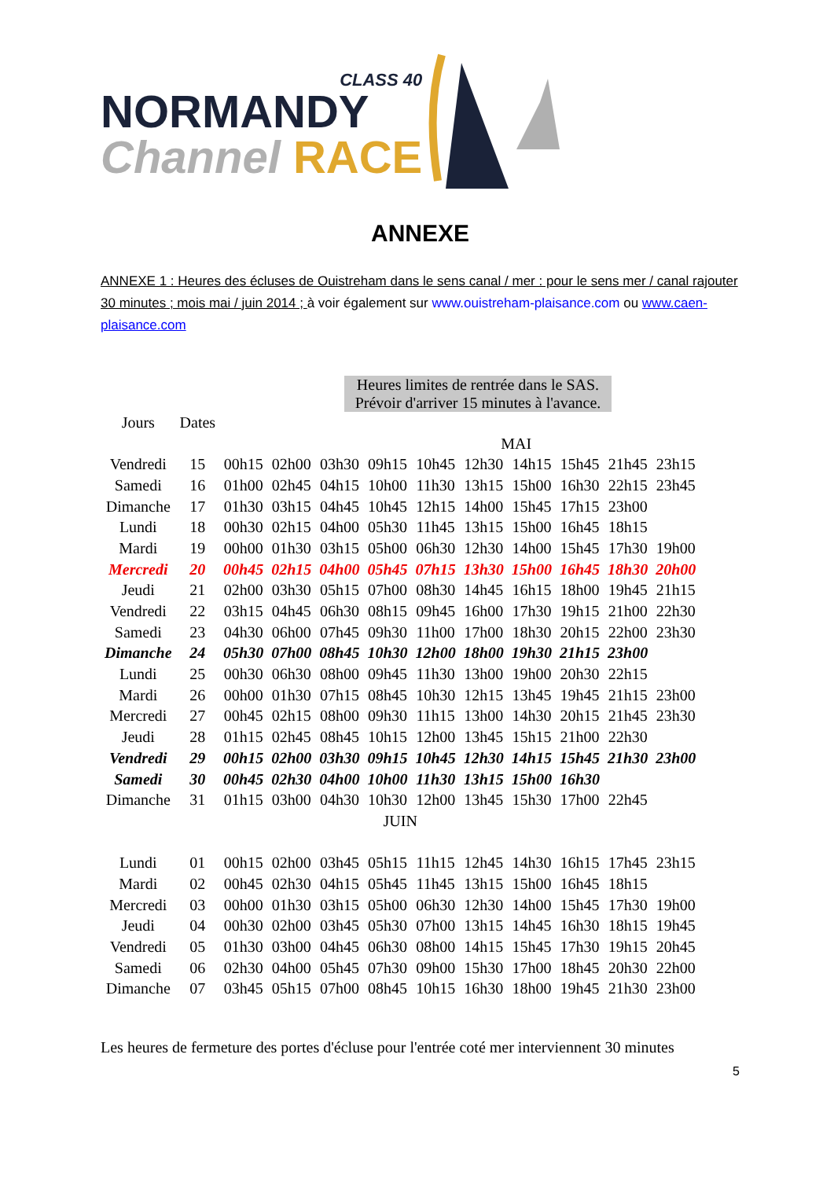CLASS 40
NORMANDY
Channel RACE
ANNEXE
ANNEXE 1 : Heures des écluses de Ouistreham dans le sens canal / mer : pour le sens mer / canal rajouter 30 minutes ; mois mai / juin 2014 ; à voir également sur www.ouistreham-plaisance.com ou www.caen-plaisance.com
Heures limites de rentrée dans le SAS.
Prévoir d'arriver 15 minutes à l'avance.
| Jours | Dates | | | | | | | | | | |
| --- | --- | --- | --- | --- | --- | --- | --- | --- | --- | --- | --- |
| MAI | | | | | | | | | | | |
| Vendredi | 15 | 00h15 | 02h00 | 03h30 | 09h15 | 10h45 | 12h30 | 14h15 | 15h45 | 21h45 | 23h15 |
| Samedi | 16 | 01h00 | 02h45 | 04h15 | 10h00 | 11h30 | 13h15 | 15h00 | 16h30 | 22h15 | 23h45 |
| Dimanche | 17 | 01h30 | 03h15 | 04h45 | 10h45 | 12h15 | 14h00 | 15h45 | 17h15 | 23h00 | |
| Lundi | 18 | 00h30 | 02h15 | 04h00 | 05h30 | 11h45 | 13h15 | 15h00 | 16h45 | 18h15 | |
| Mardi | 19 | 00h00 | 01h30 | 03h15 | 05h00 | 06h30 | 12h30 | 14h00 | 15h45 | 17h30 | 19h00 |
| Mercredi | 20 | 00h45 | 02h15 | 04h00 | 05h45 | 07h15 | 13h30 | 15h00 | 16h45 | 18h30 | 20h00 |
| Jeudi | 21 | 02h00 | 03h30 | 05h15 | 07h00 | 08h30 | 14h45 | 16h15 | 18h00 | 19h45 | 21h15 |
| Vendredi | 22 | 03h15 | 04h45 | 06h30 | 08h15 | 09h45 | 16h00 | 17h30 | 19h15 | 21h00 | 22h30 |
| Samedi | 23 | 04h30 | 06h00 | 07h45 | 09h30 | 11h00 | 17h00 | 18h30 | 20h15 | 22h00 | 23h30 |
| Dimanche | 24 | 05h30 | 07h00 | 08h45 | 10h30 | 12h00 | 18h00 | 19h30 | 21h15 | 23h00 | |
| Lundi | 25 | 00h30 | 06h30 | 08h00 | 09h45 | 11h30 | 13h00 | 19h00 | 20h30 | 22h15 | |
| Mardi | 26 | 00h00 | 01h30 | 07h15 | 08h45 | 10h30 | 12h15 | 13h45 | 19h45 | 21h15 | 23h00 |
| Mercredi | 27 | 00h45 | 02h15 | 08h00 | 09h30 | 11h15 | 13h00 | 14h30 | 20h15 | 21h45 | 23h30 |
| Jeudi | 28 | 01h15 | 02h45 | 08h45 | 10h15 | 12h00 | 13h45 | 15h15 | 21h00 | 22h30 | |
| Vendredi | 29 | 00h15 | 02h00 | 03h30 | 09h15 | 10h45 | 12h30 | 14h15 | 15h45 | 21h30 | 23h00 |
| Samedi | 30 | 00h45 | 02h30 | 04h00 | 10h00 | 11h30 | 13h15 | 15h00 | 16h30 | | |
| Dimanche | 31 | 01h15 | 03h00 | 04h30 | 10h30 | 12h00 | 13h45 | 15h30 | 17h00 | 22h45 | |
| JUIN | | | | | | | | | | | |
| Lundi | 01 | 00h15 | 02h00 | 03h45 | 05h15 | 11h15 | 12h45 | 14h30 | 16h15 | 17h45 | 23h15 |
| Mardi | 02 | 00h45 | 02h30 | 04h15 | 05h45 | 11h45 | 13h15 | 15h00 | 16h45 | 18h15 | |
| Mercredi | 03 | 00h00 | 01h30 | 03h15 | 05h00 | 06h30 | 12h30 | 14h00 | 15h45 | 17h30 | 19h00 |
| Jeudi | 04 | 00h30 | 02h00 | 03h45 | 05h30 | 07h00 | 13h15 | 14h45 | 16h30 | 18h15 | 19h45 |
| Vendredi | 05 | 01h30 | 03h00 | 04h45 | 06h30 | 08h00 | 14h15 | 15h45 | 17h30 | 19h15 | 20h45 |
| Samedi | 06 | 02h30 | 04h00 | 05h45 | 07h30 | 09h00 | 15h30 | 17h00 | 18h45 | 20h30 | 22h00 |
| Dimanche | 07 | 03h45 | 05h15 | 07h00 | 08h45 | 10h15 | 16h30 | 18h00 | 19h45 | 21h30 | 23h00 |
Les heures de fermeture des portes d'écluse pour l'entrée coté mer interviennent 30 minutes
5